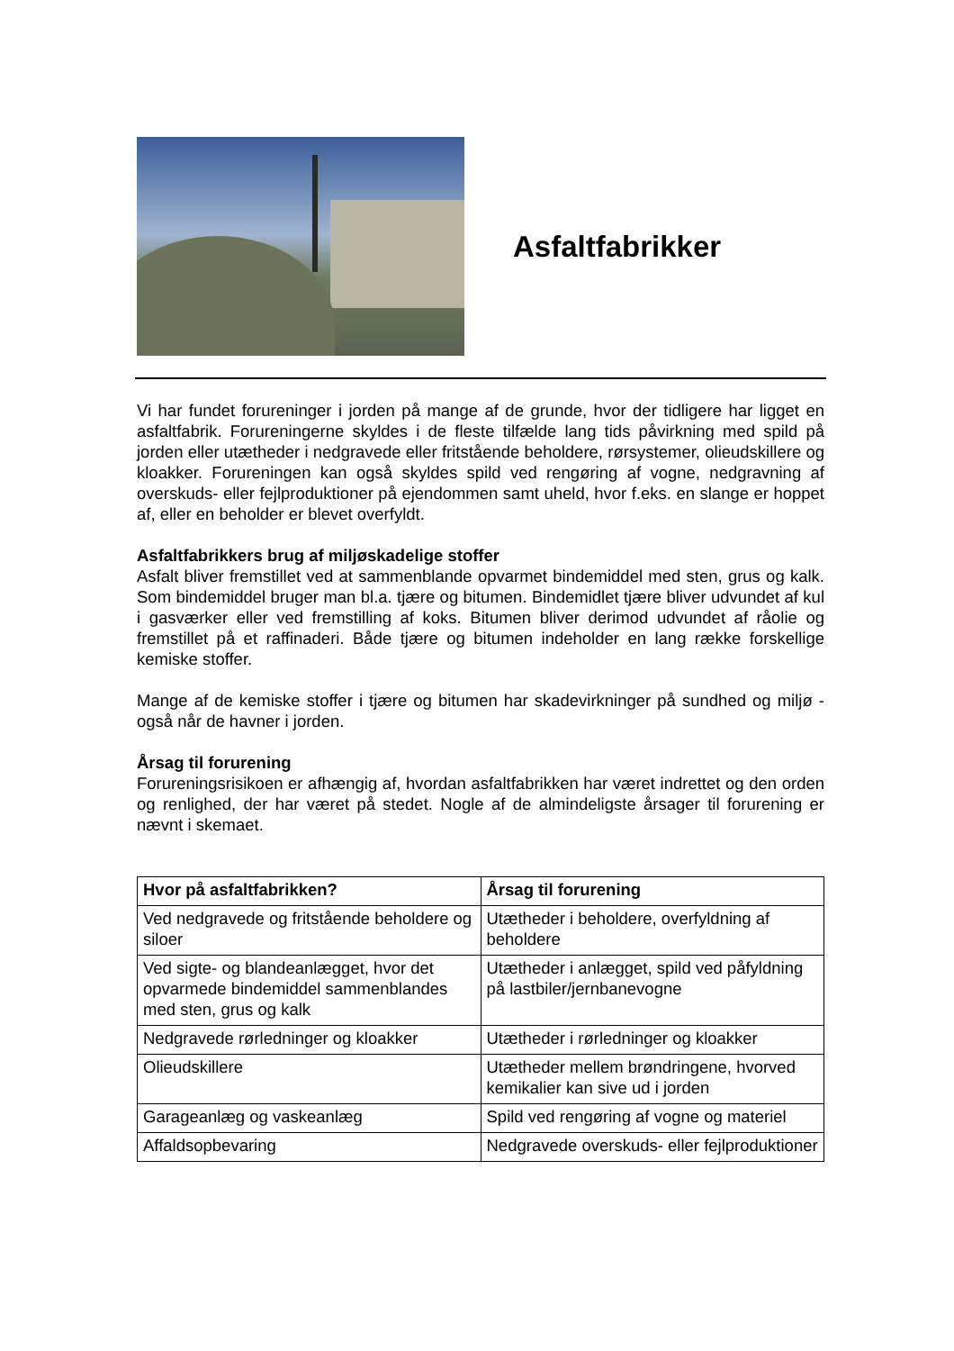Asfaltfabrikker
Vi har fundet forureninger i jorden på mange af de grunde, hvor der tidligere har ligget en asfaltfabrik. Forureningerne skyldes i de fleste tilfælde lang tids påvirkning med spild på jorden eller utætheder i nedgravede eller fritstående beholdere, rørsystemer, olieudskillere og kloakker. Forureningen kan også skyldes spild ved rengøring af vogne, nedgravning af overskuds- eller fejlproduktioner på ejendommen samt uheld, hvor f.eks. en slange er hoppet af, eller en beholder er blevet overfyldt.
Asfaltfabrikkers brug af miljøskadelige stoffer
Asfalt bliver fremstillet ved at sammenblande opvarmet bindemiddel med sten, grus og kalk. Som bindemiddel bruger man bl.a. tjære og bitumen. Bindemidlet tjære bliver udvundet af kul i gasværker eller ved fremstilling af koks. Bitumen bliver derimod udvundet af råolie og fremstillet på et raffinaderi. Både tjære og bitumen indeholder en lang række forskellige kemiske stoffer.
Mange af de kemiske stoffer i tjære og bitumen har skadevirkninger på sundhed og miljø - også når de havner i jorden.
Årsag til forurening
Forureningsrisikoen er afhængig af, hvordan asfaltfabrikken har været indrettet og den orden og renlighed, der har været på stedet. Nogle af de almindeligste årsager til forurening er nævnt i skemaet.
| Hvor på asfaltfabrikken? | Årsag til forurening |
| --- | --- |
| Ved nedgravede og fritstående beholdere og siloer | Utætheder i beholdere, overfyldning af beholdere |
| Ved sigte- og blandeanlægget, hvor det opvarmede bindemiddel sammenblandes med sten, grus og kalk | Utætheder i anlægget, spild ved påfyldning på lastbiler/jernbanevogne |
| Nedgravede rørledninger og kloakker | Utætheder i rørledninger og kloakker |
| Olieudskillere | Utætheder mellem brøndringene, hvorved kemikalier kan sive ud i jorden |
| Garageanlæg og vaskeanlæg | Spild ved rengøring af vogne og materiel |
| Affaldsopbevaring | Nedgravede overskuds- eller fejlproduktioner |